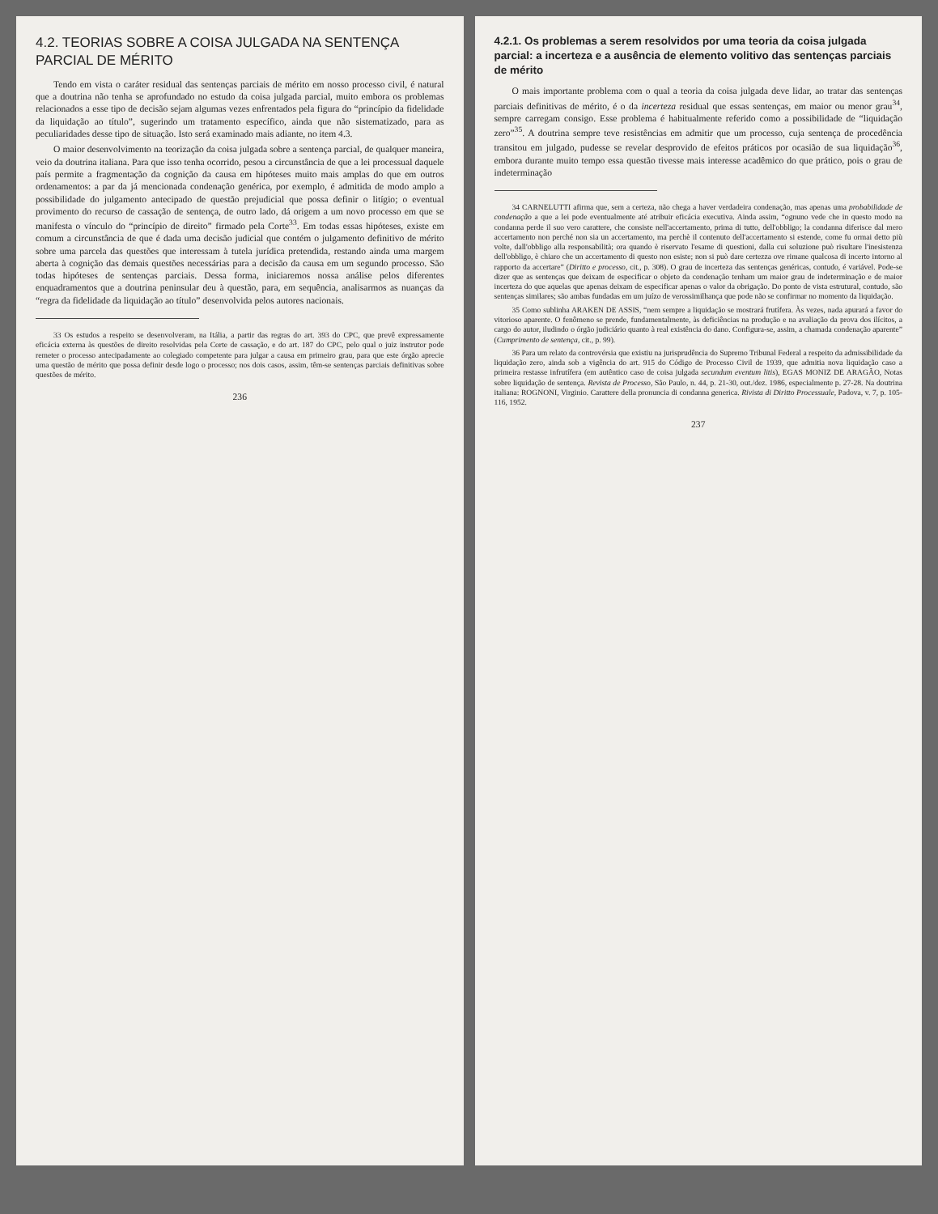4.2. TEORIAS SOBRE A COISA JULGADA NA SENTENÇA PARCIAL DE MÉRITO
Tendo em vista o caráter residual das sentenças parciais de mérito em nosso processo civil, é natural que a doutrina não tenha se aprofundado no estudo da coisa julgada parcial, muito embora os problemas relacionados a esse tipo de decisão sejam algumas vezes enfrentados pela figura do “princípio da fidelidade da liquidação ao título”, sugerindo um tratamento específico, ainda que não sistematizado, para as peculiaridades desse tipo de situação. Isto será examinado mais adiante, no item 4.3.
O maior desenvolvimento na teorização da coisa julgada sobre a sentença parcial, de qualquer maneira, veio da doutrina italiana. Para que isso tenha ocorrido, pesou a circunstância de que a lei processual daquele país permite a fragmentação da cognição da causa em hipóteses muito mais amplas do que em outros ordenamentos: a par da já mencionada condenação genérica, por exemplo, é admitida de modo amplo a possibilidade do julgamento antecipado de questão prejudicial que possa definir o litígio; o eventual provimento do recurso de cassação de sentença, de outro lado, dá origem a um novo processo em que se manifesta o vínculo do “princípio de direito” firmado pela Corte<sup>33</sup>. Em todas essas hipóteses, existe em comum a circunstância de que é dada uma decisão judicial que contém o julgamento definitivo de mérito sobre uma parcela das questões que interessam à tutela jurídica pretendida, restando ainda uma margem aberta à cognição das demais questões necessárias para a decisão da causa em um segundo processo. São todas hipóteses de sentenças parciais. Dessa forma, iniciaremos nossa análise pelos diferentes enquadramentos que a doutrina peninsular deu à questão, para, em sequência, analisarmos as nuanças da “regra da fidelidade da liquidação ao título” desenvolvida pelos autores nacionais.
33 Os estudos a respeito se desenvolveram, na Itália, a partir das regras do art. 393 do CPC, que prevê expressamente eficácia externa às questões de direito resolvidas pela Corte de cassação, e do art. 187 do CPC, pelo qual o juiz instrutor pode remeter o processo antecipadamente ao colegiado competente para julgar a causa em primeiro grau, para que este órgão aprecie uma questão de mérito que possa definir desde logo o processo; nos dois casos, assim, têm-se sentenças parciais definitivas sobre questões de mérito.
236
4.2.1. Os problemas a serem resolvidos por uma teoria da coisa julgada parcial: a incerteza e a ausência de elemento volitivo das sentenças parciais de mérito
O mais importante problema com o qual a teoria da coisa julgada deve lidar, ao tratar das sentenças parciais definitivas de mérito, é o da incerteza residual que essas sentenças, em maior ou menor grau<sup>34</sup>, sempre carregam consigo. Esse problema é habitualmente referido como a possibilidade de “liquidação zero”<sup>35</sup>. A doutrina sempre teve resistências em admitir que um processo, cuja sentença de procedência transitou em julgado, pudesse se revelar desprovido de efeitos práticos por ocasião de sua liquidação<sup>36</sup>, embora durante muito tempo essa questão tivesse mais interesse acadêmico do que prático, pois o grau de indeterminação
34 CARNELUTTI afirma que, sem a certeza, não chega a haver verdadeira condenação, mas apenas uma probabilidade de condenação a que a lei pode eventualmente até atribuir eficácia executiva. Ainda assim, “ognuno vede che in questo modo na condanna perde il suo vero carattere, che consiste nell'accertamento, prima di tutto, dell'obbligo; la condanna diferisce dal mero accertamento non perché non sia un accertamento, ma perchè il contenuto dell'accertamento si estende, come fu ormai detto più volte, dall'obbligo alla responsabilità; ora quando è riservato l'esame di questioni, dalla cui soluzione può risultare l'inesistenza dell'obbligo, è chiaro che un accertamento di questo non esiste; non si può dare certezza ove rimane qualcosa di incerto intorno al rapporto da accertare” (Diritto e processo, cit., p. 308). O grau de incerteza das sentenças genéricas, contudo, é variável. Pode-se dizer que as sentenças que deixam de especificar o objeto da condenação tenham um maior grau de indeterminação e de maior incerteza do que aquelas que apenas deixam de especificar apenas o valor da obrigação. Do ponto de vista estrutural, contudo, são sentenças similares; são ambas fundadas em um juízo de verossimilhança que pode não se confirmar no momento da liquidação.
35 Como sublinha ARAKEN DE ASSIS, “nem sempre a liquidação se mostrará frutífera. Às vezes, nada apurará a favor do vitorioso aparente. O fenômeno se prende, fundamentalmente, às deficiências na produção e na avaliação da prova dos ilícitos, a cargo do autor, iludindo o órgão judiciário quanto à real existência do dano. Configura-se, assim, a chamada condenação aparente” (Cumprimento de sentença, cit., p. 99).
36 Para um relato da controvérsia que existiu na jurisprudência do Supremo Tribunal Federal a respeito da admissibilidade da liquidação zero, ainda sob a vigência do art. 915 do Código de Processo Civil de 1939, que admitia nova liquidação caso a primeira restasse infrutífera (em autêntico caso de coisa julgada secundum eventum litis), EGAS MONIZ DE ARAGÃO, Notas sobre liquidação de sentença. Revista de Processo, São Paulo, n. 44, p. 21-30, out./dez. 1986, especialmente p. 27-28. Na doutrina italiana: ROGNONI, Virginio. Carattere della pronuncia di condanna generica. Rivista di Diritto Processuale, Padova, v. 7, p. 105-116, 1952.
237